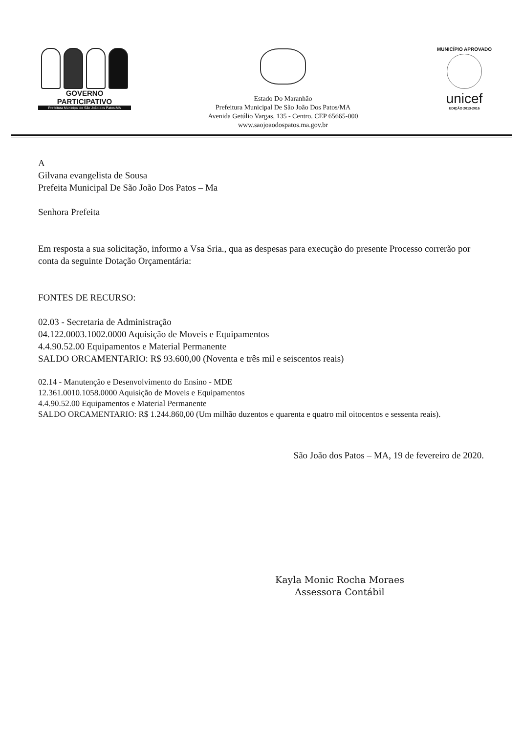GOVERNO PARTICIPATIVO
Prefeitura Municipal de São João dos Patos-MA
Estado Do Maranhão
Prefeitura Municipal De São João Dos Patos/MA
Avenida Getúlio Vargas, 135 - Centro. CEP 65665-000
www.saojoaodospatos.ma.gov.br
MUNICÍPIO APROVADO
unicef
EDIÇÃO 2013-2016
A
Gilvana evangelista de Sousa
Prefeita Municipal De São João Dos Patos – Ma
Senhora Prefeita
Em resposta a sua solicitação, informo a Vsa Sria., qua as despesas para execução do presente Processo correrão por conta da seguinte Dotação Orçamentária:
FONTES DE RECURSO:
02.03 - Secretaria de Administração
04.122.0003.1002.0000 Aquisição de Moveis e Equipamentos
4.4.90.52.00 Equipamentos e Material Permanente
SALDO ORCAMENTARIO: R$ 93.600,00 (Noventa e três mil e seiscentos reais)
02.14 - Manutenção e Desenvolvimento do Ensino - MDE
12.361.0010.1058.0000 Aquisição de Moveis e Equipamentos
4.4.90.52.00 Equipamentos e Material Permanente
SALDO ORCAMENTARIO: R$ 1.244.860,00 (Um milhão duzentos e quarenta e quatro mil oitocentos e sessenta reais).
São João dos Patos – MA, 19 de fevereiro de 2020.
Kayla Monic Rocha Moraes
Assessora Contábil